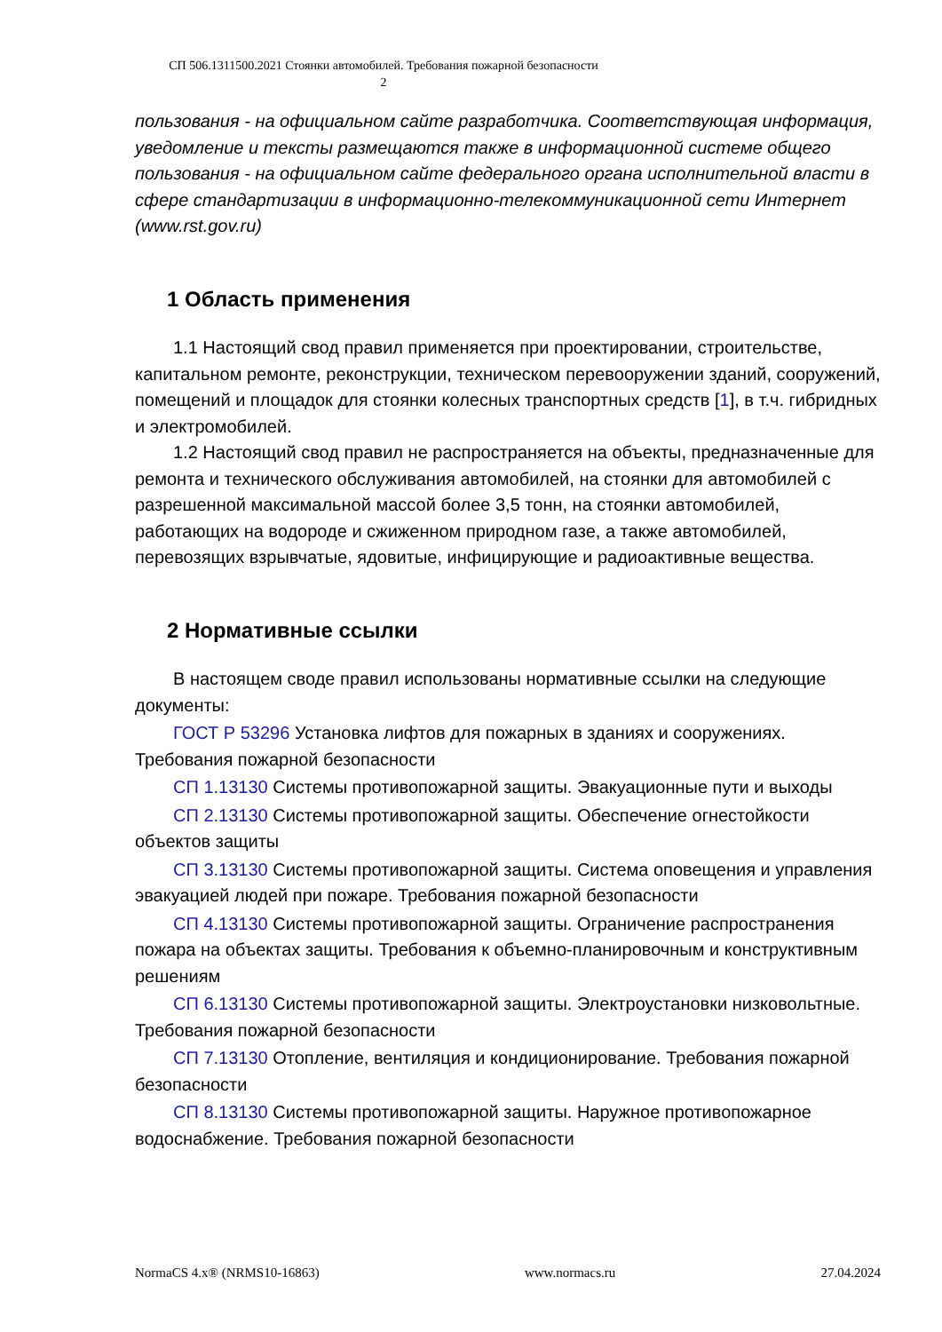СП 506.1311500.2021 Стоянки автомобилей. Требования пожарной безопасности
2
пользования - на официальном сайте разработчика. Соответствующая информация, уведомление и тексты размещаются также в информационной системе общего пользования - на официальном сайте федерального органа исполнительной власти в сфере стандартизации в информационно-телекоммуникационной сети Интернет (www.rst.gov.ru)
1 Область применения
1.1 Настоящий свод правил применяется при проектировании, строительстве, капитальном ремонте, реконструкции, техническом перевооружении зданий, сооружений, помещений и площадок для стоянки колесных транспортных средств [1], в т.ч. гибридных и электромобилей.
1.2 Настоящий свод правил не распространяется на объекты, предназначенные для ремонта и технического обслуживания автомобилей, на стоянки для автомобилей с разрешенной максимальной массой более 3,5 тонн, на стоянки автомобилей, работающих на водороде и сжиженном природном газе, а также автомобилей, перевозящих взрывчатые, ядовитые, инфицирующие и радиоактивные вещества.
2 Нормативные ссылки
В настоящем своде правил использованы нормативные ссылки на следующие документы:
ГОСТ Р 53296 Установка лифтов для пожарных в зданиях и сооружениях. Требования пожарной безопасности
СП 1.13130 Системы противопожарной защиты. Эвакуационные пути и выходы
СП 2.13130 Системы противопожарной защиты. Обеспечение огнестойкости объектов защиты
СП 3.13130 Системы противопожарной защиты. Система оповещения и управления эвакуацией людей при пожаре. Требования пожарной безопасности
СП 4.13130 Системы противопожарной защиты. Ограничение распространения пожара на объектах защиты. Требования к объемно-планировочным и конструктивным решениям
СП 6.13130 Системы противопожарной защиты. Электроустановки низковольтные. Требования пожарной безопасности
СП 7.13130 Отопление, вентиляция и кондиционирование. Требования пожарной безопасности
СП 8.13130 Системы противопожарной защиты. Наружное противопожарное водоснабжение. Требования пожарной безопасности
NormaCS 4.x® (NRMS10-16863) www.normacs.ru 27.04.2024